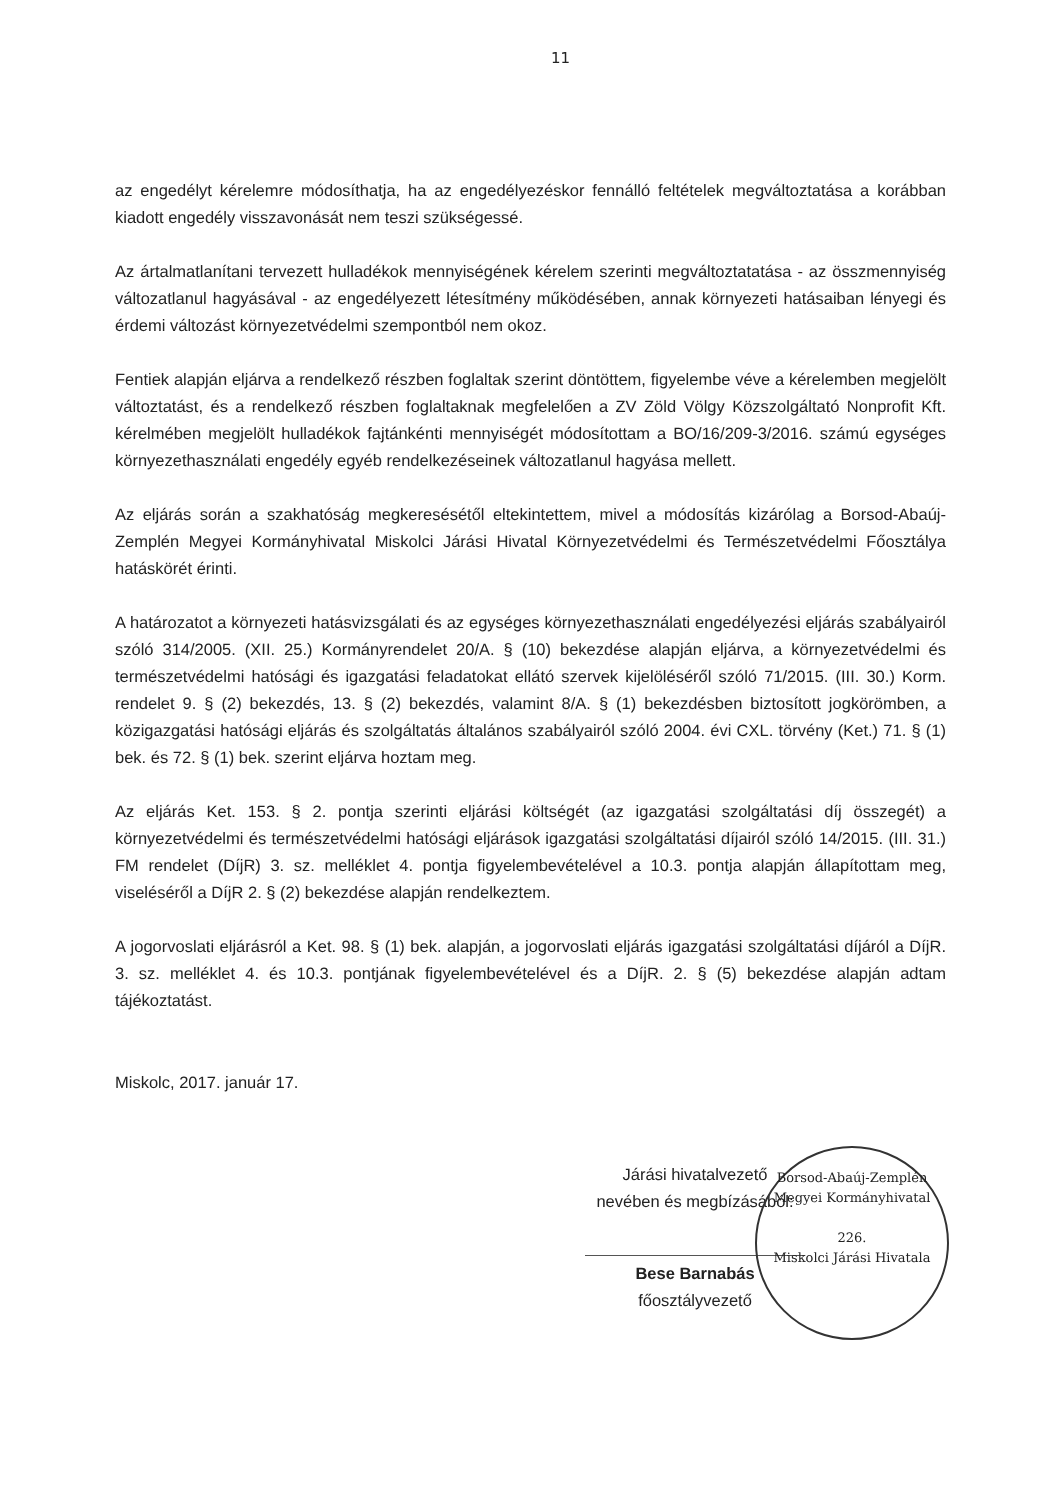11
az engedélyt kérelemre módosíthatja, ha az engedélyezéskor fennálló feltételek megváltoztatása a korábban kiadott engedély visszavonását nem teszi szükségessé.
Az ártalmatlanítani tervezett hulladékok mennyiségének kérelem szerinti megváltoztatatása - az összmennyiség változatlanul hagyásával - az engedélyezett létesítmény működésében, annak környezeti hatásaiban lényegi és érdemi változást környezetvédelmi szempontból nem okoz.
Fentiek alapján eljárva a rendelkező részben foglaltak szerint döntöttem, figyelembe véve a kérelemben megjelölt változtatást, és a rendelkező részben foglaltaknak megfelelően a ZV Zöld Völgy Közszolgáltató Nonprofit Kft. kérelmében megjelölt hulladékok fajtánkénti mennyiségét módosítottam a BO/16/209-3/2016. számú egységes környezethasználati engedély egyéb rendelkezéseinek változatlanul hagyása mellett.
Az eljárás során a szakhatóság megkeresésétől eltekintettem, mivel a módosítás kizárólag a Borsod-Abaúj-Zemplén Megyei Kormányhivatal Miskolci Járási Hivatal Környezetvédelmi és Természetvédelmi Főosztálya hatáskörét érinti.
A határozatot a környezeti hatásvizsgálati és az egységes környezethasználati engedélyezési eljárás szabályairól szóló 314/2005. (XII. 25.) Kormányrendelet 20/A. § (10) bekezdése alapján eljárva, a környezetvédelmi és természetvédelmi hatósági és igazgatási feladatokat ellátó szervek kijelöléséről szóló 71/2015. (III. 30.) Korm. rendelet 9. § (2) bekezdés, 13. § (2) bekezdés, valamint 8/A. § (1) bekezdésben biztosított jogkörömben, a közigazgatási hatósági eljárás és szolgáltatás általános szabályairól szóló 2004. évi CXL. törvény (Ket.) 71. § (1) bek. és 72. § (1) bek. szerint eljárva hoztam meg.
Az eljárás Ket. 153. § 2. pontja szerinti eljárási költségét (az igazgatási szolgáltatási díj összegét) a környezetvédelmi és természetvédelmi hatósági eljárások igazgatási szolgáltatási díjairól szóló 14/2015. (III. 31.) FM rendelet (DíjR) 3. sz. melléklet 4. pontja figyelembevételével a 10.3. pontja alapján állapítottam meg, viseléséről a DíjR 2. § (2) bekezdése alapján rendelkeztem.
A jogorvoslati eljárásról a Ket. 98. § (1) bek. alapján, a jogorvoslati eljárás igazgatási szolgáltatási díjáról a DíjR. 3. sz. melléklet 4. és 10.3. pontjának figyelembevételével és a DíjR. 2. § (5) bekezdése alapján adtam tájékoztatást.
Miskolc, 2017. január 17.
Járási hivatalvezető
nevében és megbízásából:
Bese Barnabás
főosztályvezető
Borsod-Abaúj-Zemplén Megyei Kormányhivatal
226.
Miskolci Járási Hivatala